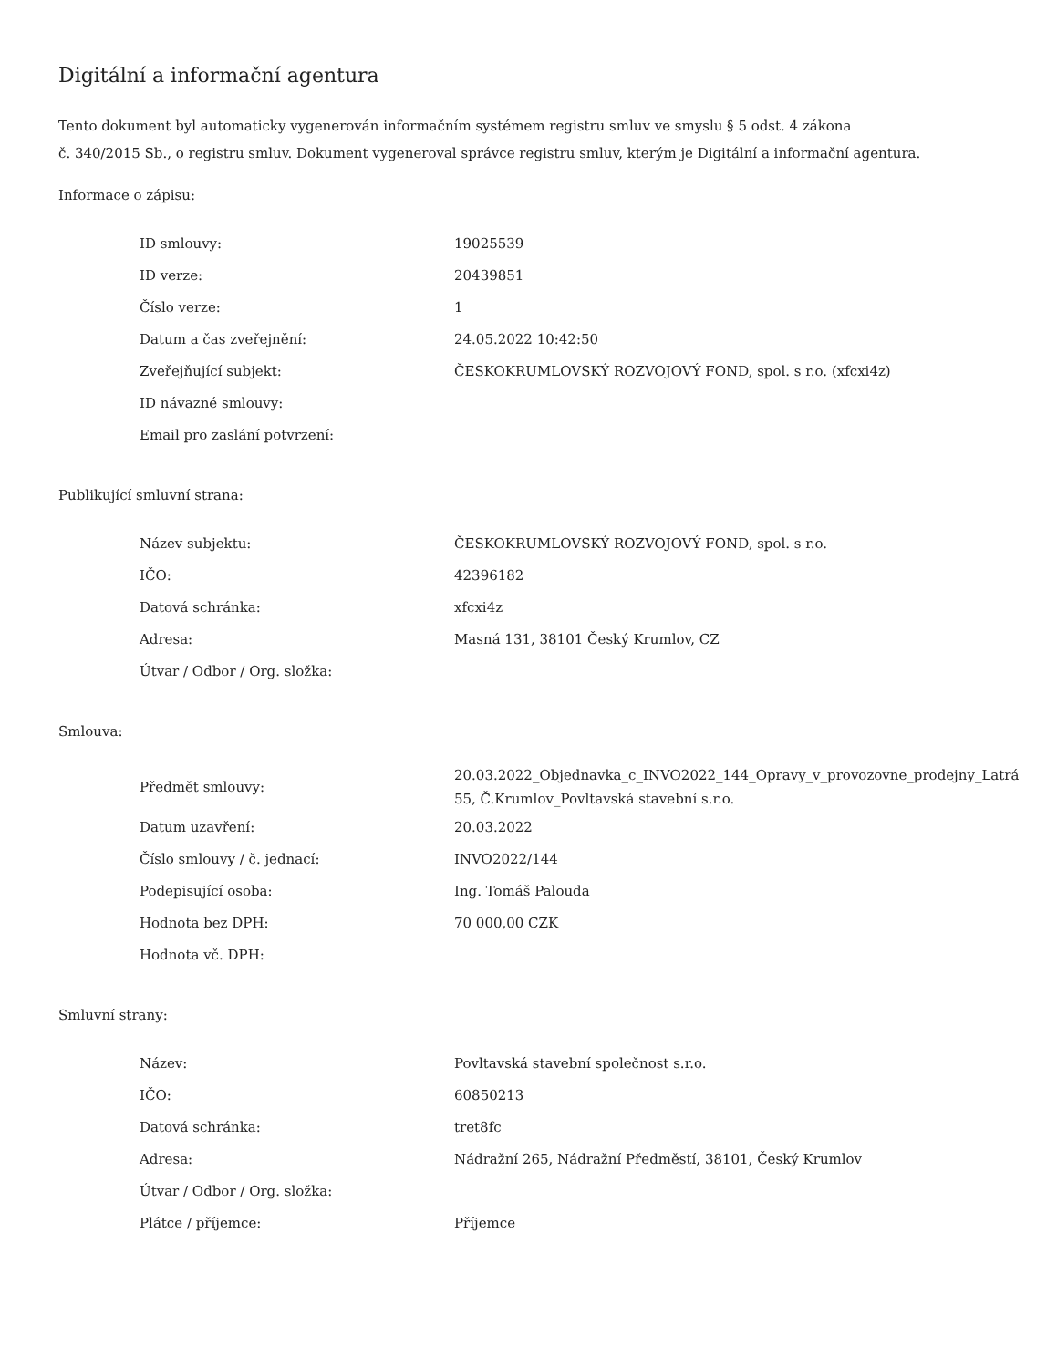Digitální a informační agentura
Tento dokument byl automaticky vygenerován informačním systémem registru smluv ve smyslu § 5 odst. 4 zákona
č. 340/2015 Sb., o registru smluv. Dokument vygeneroval správce registru smluv, kterým je Digitální a informační agentura.
Informace o zápisu:
| ID smlouvy: | 19025539 |
| ID verze: | 20439851 |
| Číslo verze: | 1 |
| Datum a čas zveřejnění: | 24.05.2022 10:42:50 |
| Zveřejňující subjekt: | ČESKOKRUMLOVSKÝ ROZVOJOVÝ FOND, spol. s r.o. (xfcxi4z) |
| ID návazné smlouvy: | |
| Email pro zaslání potvrzení: | |
Publikující smluvní strana:
| Název subjektu: | ČESKOKRUMLOVSKÝ ROZVOJOVÝ FOND, spol. s r.o. |
| IČO: | 42396182 |
| Datová schránka: | xfcxi4z |
| Adresa: | Masná 131, 38101 Český Krumlov, CZ |
| Útvar / Odbor / Org. složka: | |
Smlouva:
| Předmět smlouvy: | 20.03.2022_Objednavka_c_INVO2022_144_Opravy_v_provozovne_prodejny_Latrá 55, Č.Krumlov_Povltavská stavební s.r.o. |
| Datum uzavření: | 20.03.2022 |
| Číslo smlouvy / č. jednací: | INVO2022/144 |
| Podepisující osoba: | Ing. Tomáš Palouda |
| Hodnota bez DPH: | 70 000,00 CZK |
| Hodnota vč. DPH: | |
Smluvní strany:
| Název: | Povltavská stavební společnost s.r.o. |
| IČO: | 60850213 |
| Datová schránka: | tret8fc |
| Adresa: | Nádražní 265, Nádražní Předměstí, 38101, Český Krumlov |
| Útvar / Odbor / Org. složka: | |
| Plátce / příjemce: | Příjemce |